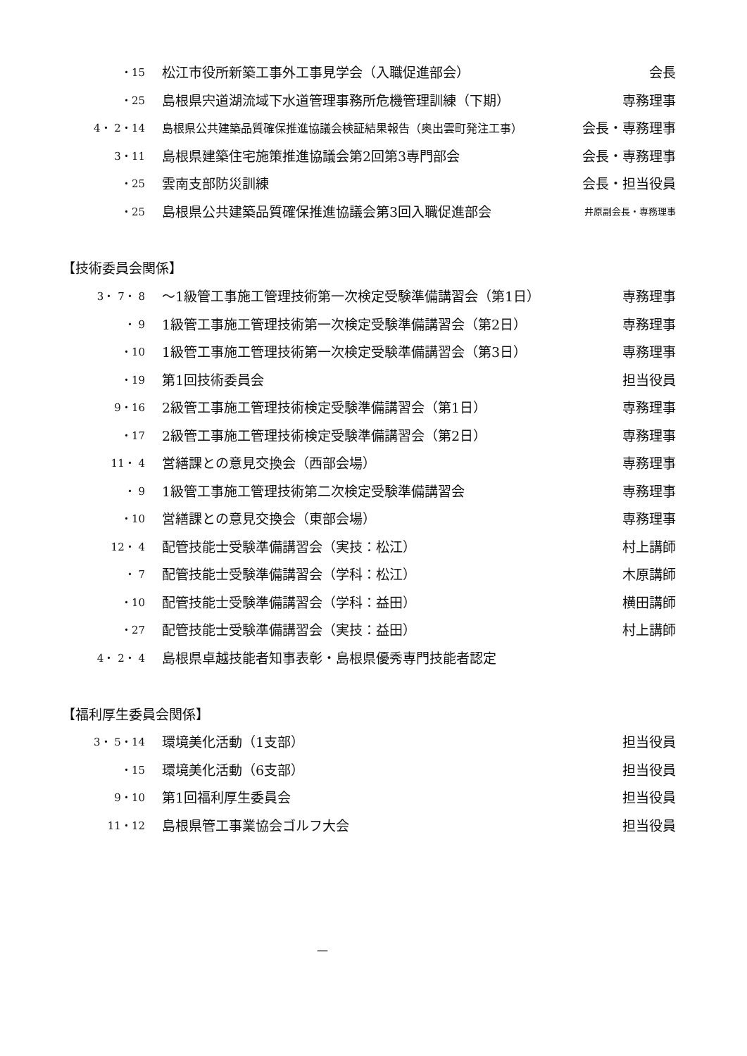| ・15 | 松江市役所新築工事外工事見学会（入職促進部会） | 会長 |
| ・25 | 島根県宍道湖流域下水道管理事務所危機管理訓練（下期） | 専務理事 |
| 4・ 2・14 | 島根県公共建築品質確保推進協議会検証結果報告（奥出雲町発注工事） | 会長・専務理事 |
| 3・11 | 島根県建築住宅施策推進協議会第2回第3専門部会 | 会長・専務理事 |
| ・25 | 雲南支部防災訓練 | 会長・担当役員 |
| ・25 | 島根県公共建築品質確保推進協議会第3回入職促進部会 | 井原副会長・専務理事 |
【技術委員会関係】
| 3・ 7・ 8 | ～1級管工事施工管理技術第一次検定受験準備講習会（第1日） | 専務理事 |
| ・ 9 | 1級管工事施工管理技術第一次検定受験準備講習会（第2日） | 専務理事 |
| ・10 | 1級管工事施工管理技術第一次検定受験準備講習会（第3日） | 専務理事 |
| ・19 | 第1回技術委員会 | 担当役員 |
| 9・16 | 2級管工事施工管理技術検定受験準備講習会（第1日） | 専務理事 |
| ・17 | 2級管工事施工管理技術検定受験準備講習会（第2日） | 専務理事 |
| 11・ 4 | 営繕課との意見交換会（西部会場） | 専務理事 |
| ・ 9 | 1級管工事施工管理技術第二次検定受験準備講習会 | 専務理事 |
| ・10 | 営繕課との意見交換会（東部会場） | 専務理事 |
| 12・ 4 | 配管技能士受験準備講習会（実技：松江） | 村上講師 |
| ・ 7 | 配管技能士受験準備講習会（学科：松江） | 木原講師 |
| ・10 | 配管技能士受験準備講習会（学科：益田） | 横田講師 |
| ・27 | 配管技能士受験準備講習会（実技：益田） | 村上講師 |
| 4・ 2・ 4 | 島根県卓越技能者知事表彰・島根県優秀専門技能者認定 | |
【福利厚生委員会関係】
| 3・ 5・14 | 環境美化活動（1支部） | 担当役員 |
| ・15 | 環境美化活動（6支部） | 担当役員 |
| 9・10 | 第1回福利厚生委員会 | 担当役員 |
| 11・12 | 島根県管工事業協会ゴルフ大会 | 担当役員 |
—